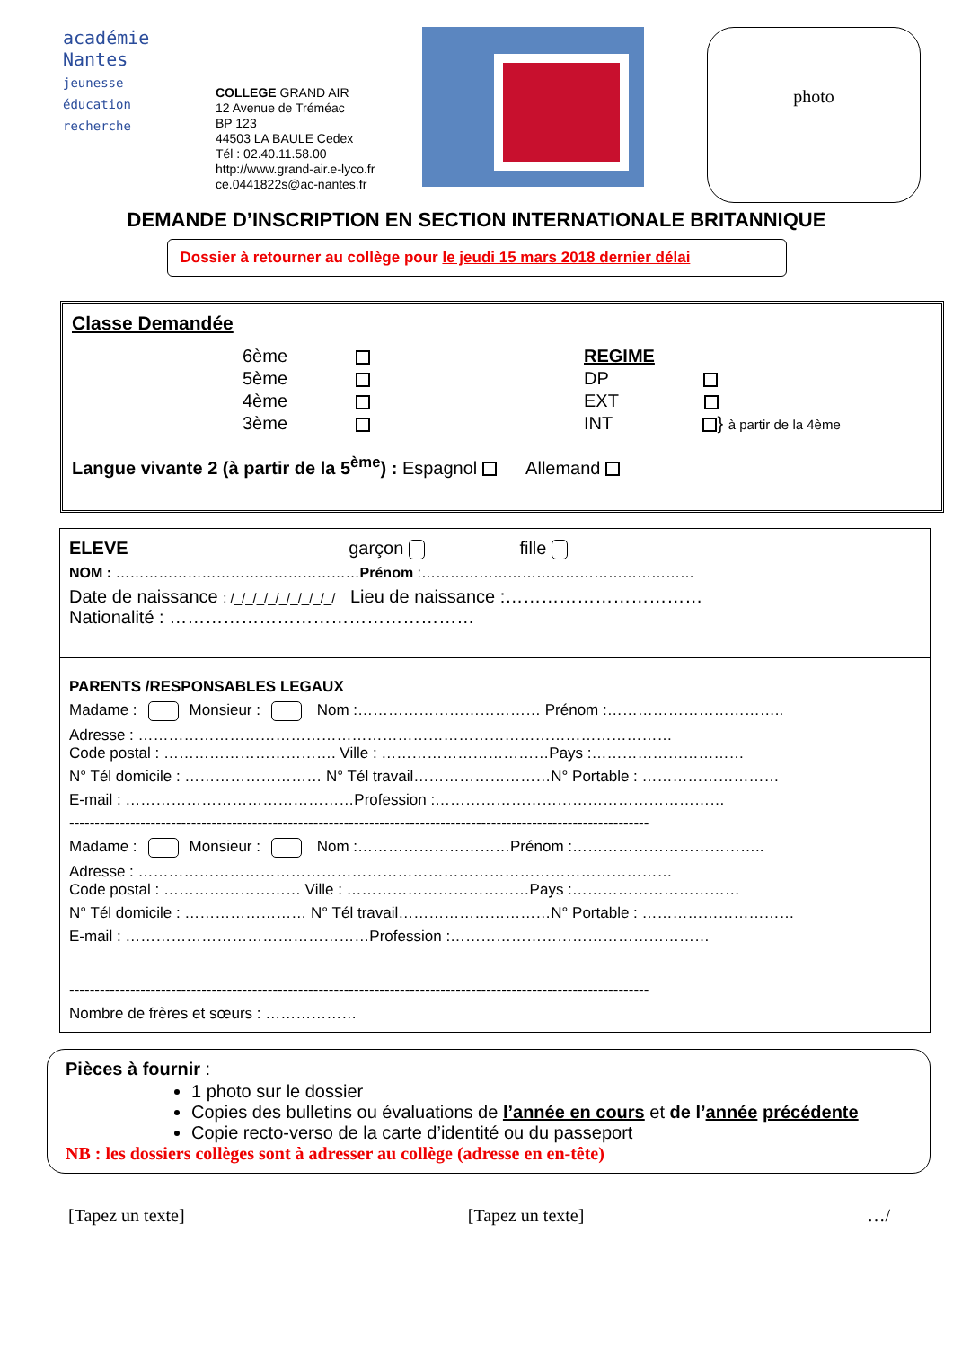académie
Nantes
jeunesse
éducation
recherche
COLLEGE GRAND AIR
12 Avenue de Tréméac
BP 123
44503 LA BAULE Cedex
Tél : 02.40.11.58.00
http://www.grand-air.e-lyco.fr
ce.0441822s@ac-nantes.fr
photo
DEMANDE D’INSCRIPTION EN SECTION INTERNATIONALE BRITANNIQUE
Dossier à retourner au collège pour le jeudi 15 mars 2018 dernier délai
Classe Demandée
6ème
5ème
4ème
3ème
REGIME
DP
EXT
INT } à partir de la 4ème
Langue vivante 2 (à partir de la 5<sup>ème</sup>) : Espagnol Allemand
ELEVE garçon fille
NOM : ……………………………………………Prénom :…………………………………………………
Date de naissance : /_/_/_/_/_/_/_/_/_/ Lieu de naissance :……………………………
Nationalité : ……………………………………………
PARENTS /RESPONSABLES LEGAUX
Madame : Monsieur : Nom :……………………………… Prénom :……………………………..
Adresse : ……………………………………………………………………………………………
Code postal : ……………………………. Ville : ……………………………Pays :…………………………
N° Tél domicile : ……………………… N° Tél travail………………………N° Portable : ………………………
E-mail : ………………………………………Profession :…………………………………………………
------------------------------------------------------------------------------------------------------------------
Madame : Monsieur : Nom :…………………………Prénom :………………………………..
Adresse : ……………………………………………………………………………………………
Code postal : ……………………… Ville : ………………………………Pays :……………………………
N° Tél domicile : …………………… N° Tél travail…………………………N° Portable : …………………………
E-mail : …………………………………………Profession :……………………………………………
------------------------------------------------------------------------------------------------------------------
Nombre de frères et sœurs : ………………
Pièces à fournir :
1 photo sur le dossier
Copies des bulletins ou évaluations de l’année en cours et de l’année précédente
Copie recto-verso de la carte d’identité ou du passeport
NB : les dossiers collèges sont à adresser au collège (adresse en en-tête)
[Tapez un texte] [Tapez un texte] …/